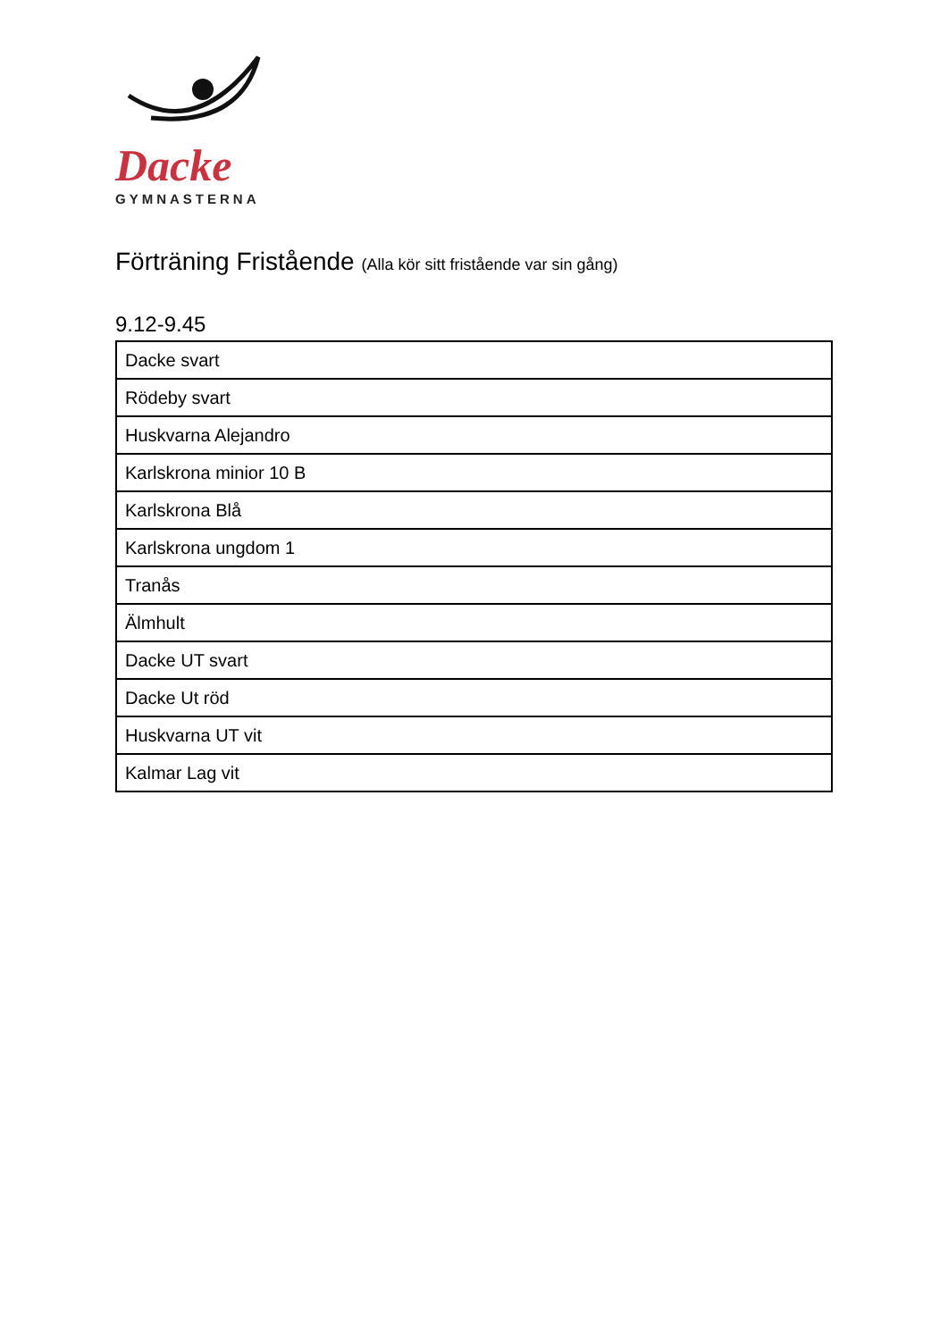Dacke
GYMNASTERNA
Förträning Fristående (Alla kör sitt fristående var sin gång)
9.12-9.45
| Dacke svart |
| Rödeby svart |
| Huskvarna Alejandro |
| Karlskrona minior 10 B |
| Karlskrona Blå |
| Karlskrona ungdom 1 |
| Tranås |
| Älmhult |
| Dacke UT svart |
| Dacke Ut röd |
| Huskvarna UT vit |
| Kalmar Lag vit |